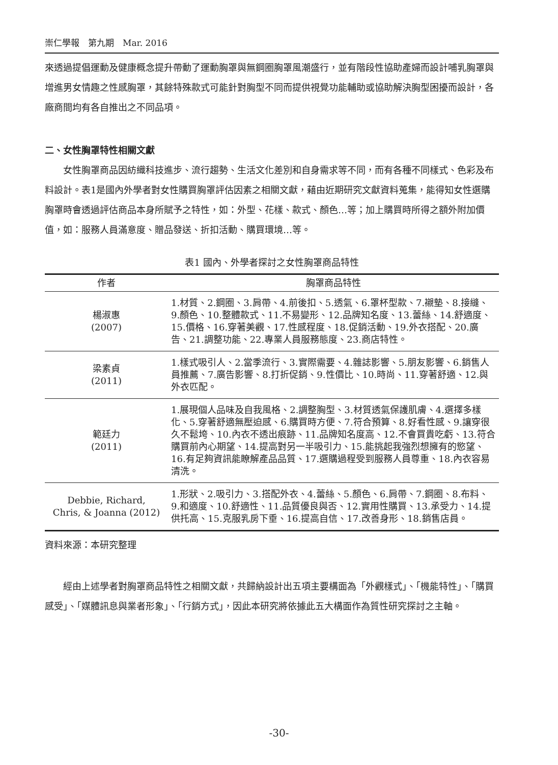崇仁學報　第九期　Mar. 2016
來透過提倡運動及健康概念提升帶動了運動胸罩與無鋼圈胸罩風潮盛行，並有階段性協助產婦而設計哺乳胸罩與增進男女情趣之性感胸罩，其餘特殊款式可能針對胸型不同而提供視覺功能輔助或協助解決胸型困擾而設計，各廠商間均有各自推出之不同品項。
二、女性胸罩特性相關文獻
女性胸罩商品因紡織科技進步、流行趨勢、生活文化差別和自身需求等不同，而有各種不同樣式、色彩及布料設計。表1是國內外學者對女性購買胸罩評估因素之相關文獻，藉由近期研究文獻資料蒐集，能得知女性選購胸罩時會透過評估商品本身所賦予之特性，如：外型、花樣、款式、顏色…等；加上購買時所得之額外附加價值，如：服務人員滿意度、贈品發送、折扣活動、購買環境…等。
表1 國內、外學者探討之女性胸罩商品特性
| 作者 | 胸罩商品特性 |
| --- | --- |
| 楊淑惠 (2007) | 1.材質、2.鋼圈、3.肩帶、4.前後扣、5.透氣、6.罩杯型款、7.襯墊、8.接縫、9.顏色、10.整體款式、11.不易變形、12.品牌知名度、13.蕾絲、14.舒適度、15.價格、16.穿著美觀、17.性感程度、18.促銷活動、19.外衣搭配、20.廣告、21.調整功能、22.專業人員服務態度、23.商店特性。 |
| 梁素貞 (2011) | 1.樣式吸引人、2.當季流行、3.實際需要、4.雜誌影響、5.朋友影響、6.銷售人員推薦、7.廣告影響、8.打折促銷、9.性價比、10.時尚、11.穿著舒適、12.與外衣匹配。 |
| 範廷力 (2011) | 1.展現個人品味及自我風格、2.調整胸型、3.材質透氣保護肌膚、4.選擇多樣化、5.穿著舒適無壓迫感、6.購買時方便、7.符合預算、8.好看性感、9.讓穿很久不鬆垮、10.內衣不透出痕跡、11.品牌知名度高、12.不會買貴吃虧、13.符合購買前內心期望、14.提高對另一半吸引力、15.能挑起我強烈想擁有的慾望、16.有足夠資訊能瞭解產品品質、17.選購過程受到服務人員尊重、18.內衣容易清洗。 |
| Debbie, Richard, Chris, & Joanna (2012) | 1.形狀、2.吸引力、3.搭配外衣、4.蕾絲、5.顏色、6.肩帶、7.鋼圈、8.布料、9.和適度、10.舒適性、11.品質優良與否、12.實用性購買、13.承受力、14.提供托高、15.克服乳房下垂、16.提高自信、17.改善身形、18.銷售店員。 |
資料來源：本研究整理
經由上述學者對胸罩商品特性之相關文獻，共歸納設計出五項主要構面為「外觀樣式」、「機能特性」、「購買感受」、「媒體訊息與業者形象」、「行銷方式」，因此本研究將依據此五大構面作為質性研究探討之主軸。
-30-